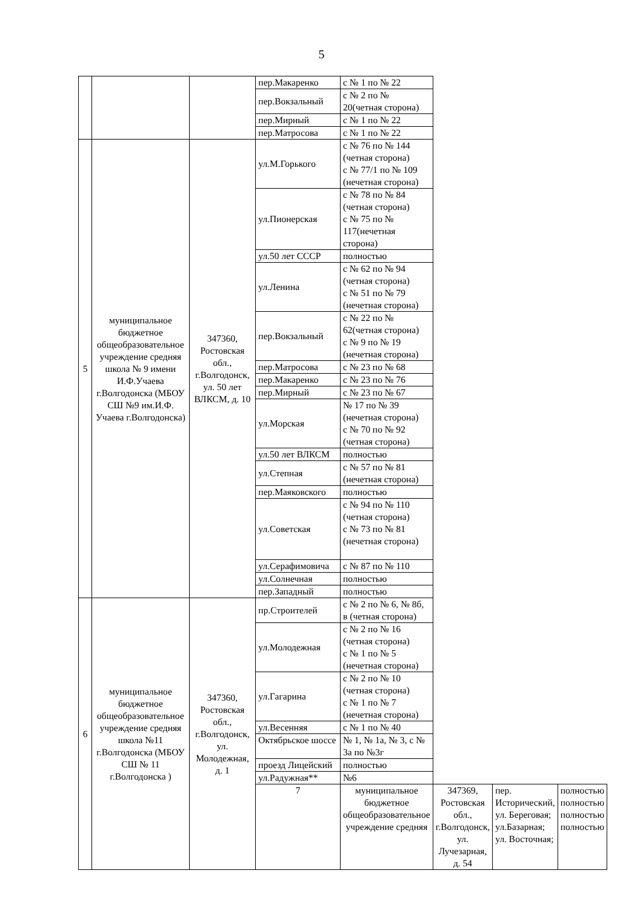5
| | | | пер.Макаренко | с № 1 по № 22 | | | |
| | | | пер.Вокзальный | с № 2 по № 20(четная сторона) | | | |
| | | | пер.Мирный | с № 1 по № 22 | | | |
| | | | пер.Матросова | с № 1 по № 22 | | | |
| 5 | муниципальное бюджетное общеобразовательное учреждение средняя школа № 9 имени И.Ф.Учаева г.Волгодонска (МБОУ СШ №9 им.И.Ф. Учаева г.Волгодонска) | 347360, Ростовская обл., г.Волгодонск, ул. 50 лет ВЛКСМ, д. 10 | ул.М.Горького | с № 76 по № 144 (четная сторона) с № 77/1 по № 109 (нечетная сторона) | | | |
| | | | ул.Пионерская | с № 78 по № 84 (четная сторона) с № 75 по № 117(нечетная сторона) | | | |
| | | | ул.50 лет СССР | полностью | | | |
| | | | ул.Ленина | с № 62 по № 94 (четная сторона) с № 51 по № 79 (нечетная сторона) | | | |
| | | | пер.Вокзальный | с № 22 по № 62(четная сторона) с № 9 по № 19 (нечетная сторона) | | | |
| | | | пер.Матросова | с № 23 по № 68 | | | |
| | | | пер.Макаренко | с № 23 по № 76 | | | |
| | | | пер.Мирный | с № 23 по № 67 | | | |
| | | | ул.Морская | № 17 по № 39 (нечетная сторона) с № 70 по № 92 (четная сторона) | | | |
| | | | ул.50 лет ВЛКСМ | полностью | | | |
| | | | ул.Степная | с № 57 по № 81 (нечетная сторона) | | | |
| | | | пер.Маяковского | полностью | | | |
| | | | ул.Советская | с № 94 по № 110 (четная сторона) с № 73 по № 81 (нечетная сторона) | | | |
| | | | ул.Серафимовича | с № 87 по № 110 | | | |
| | | | ул.Солнечная | полностью | | | |
| | | | пер.Западный | полностью | | | |
| 6 | муниципальное бюджетное общеобразовательное учреждение средняя школа №11 г.Волгодонска (МБОУ СШ № 11 г.Волгодонска ) | 347360, Ростовская обл., г.Волгодонск, ул. Молодежная, д. 1 | пр.Строителей | с № 2 по № 6, № 8б, в (четная сторона) | | | |
| | | | ул.Молодежная | с № 2 по № 16 (четная сторона) с № 1 по № 5 (нечетная сторона) | | | |
| | | | ул.Гагарина | с № 2 по № 10 (четная сторона) с № 1 по № 7 (нечетная сторона) | | | |
| | | | ул.Весенняя | с № 1 по № 40 | | | |
| | | | Октябрьское шоссе | № 1, № 1а, № 3, с № 3а по №3г | | | |
| | | | проезд Лицейский | полностью | | | |
| | | | ул.Радужная** | №6 | | | |
| | | | 7 | муниципальное бюджетное общеобразовательное учреждение средняя | 347369, Ростовская обл., г.Волгодонск, ул. Лучезарная, д. 54 | пер. Исторический, ул. Береговая; ул.Базарная; ул. Восточная; | полностью полностью полностью полностью |